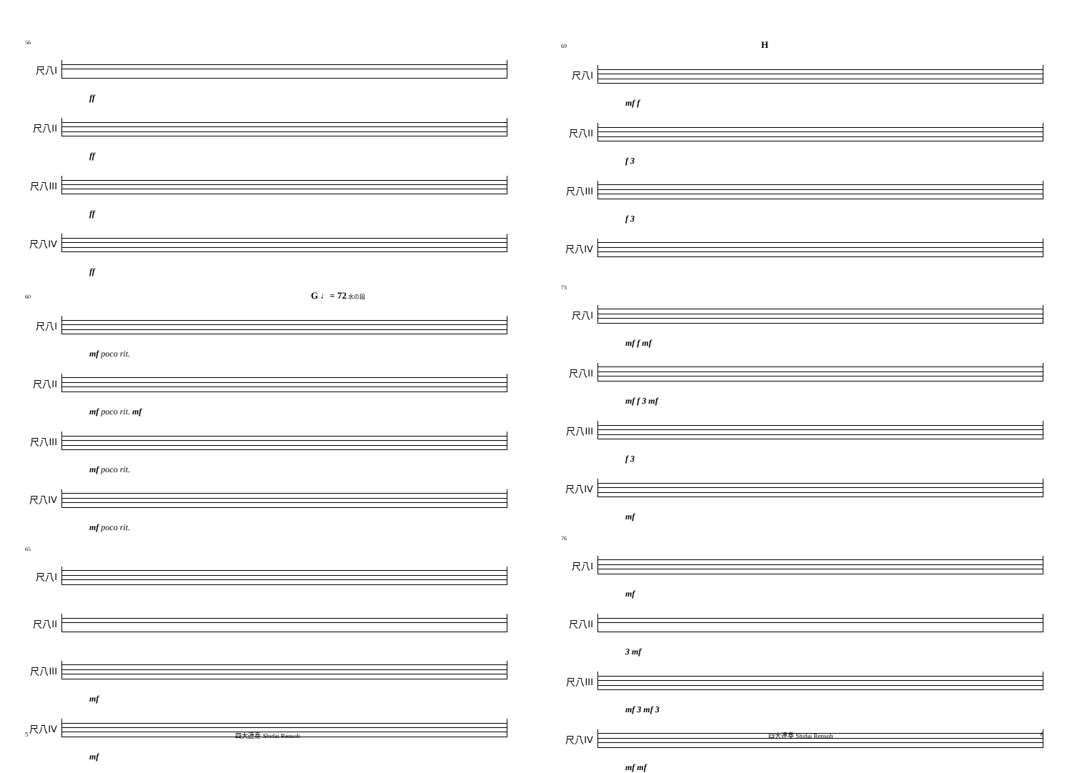56
尺八I
ff
尺八II
ff
尺八III
ff
尺八IV
ff
60 G ♩= 72 水の段
尺八I
mf poco rit.
尺八II
mf poco rit. mf
尺八III
mf poco rit.
尺八IV
mf poco rit.
65
尺八I
尺八II
尺八III
mf
尺八IV
mf
5 四大連奏 Shidai Rensoh
69 H
尺八I
mf f
尺八II
f 3
尺八III
f 3
尺八IV
73
尺八I
mf f mf
尺八II
mf f 3 mf
尺八III
f 3
尺八IV
mf
76
尺八I
mf
尺八II
3 mf
尺八III
mf 3 mf 3
尺八IV
mf mf
四大連奏 Shidai Rensoh 6